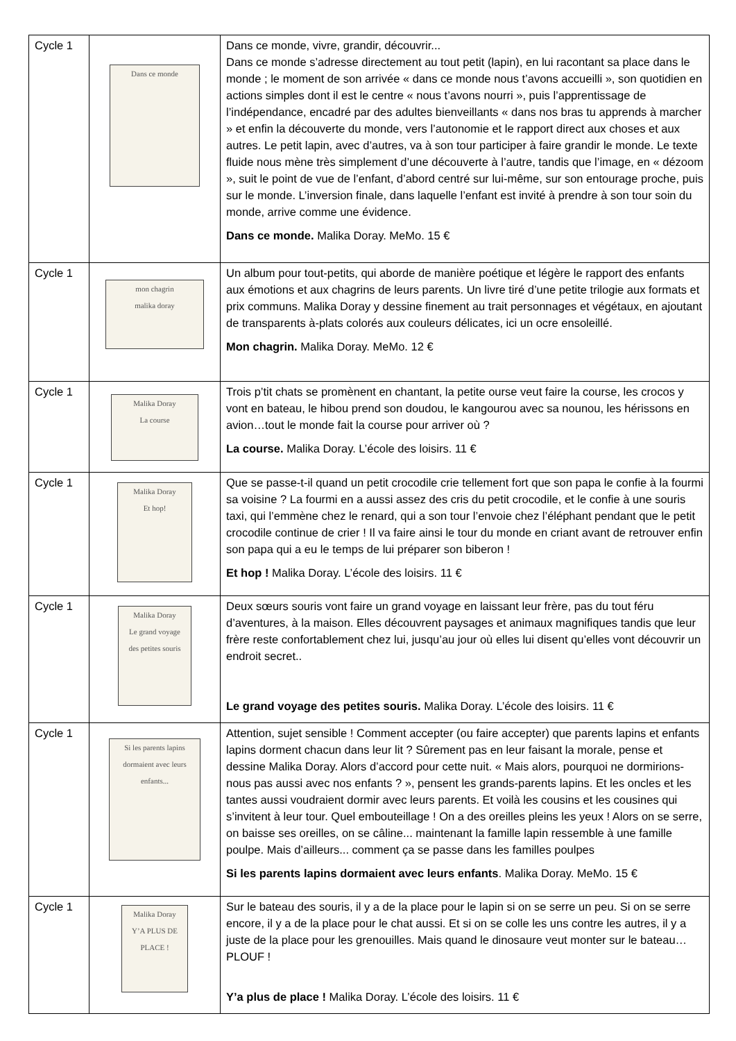| Cycle 1 | Dans ce monde | Dans ce monde, vivre, grandir, découvrir... Dans ce monde s’adresse directement au tout petit (lapin), en lui racontant sa place dans le monde ; le moment de son arrivée « dans ce monde nous t’avons accueilli », son quotidien en actions simples dont il est le centre « nous t’avons nourri », puis l’apprentissage de l’indépendance, encadré par des adultes bienveillants « dans nos bras tu apprends à marcher » et enfin la découverte du monde, vers l’autonomie et le rapport direct aux choses et aux autres. Le petit lapin, avec d’autres, va à son tour participer à faire grandir le monde. Le texte fluide nous mène très simplement d’une découverte à l’autre, tandis que l’image, en « dézoom », suit le point de vue de l’enfant, d’abord centré sur lui-même, sur son entourage proche, puis sur le monde. L’inversion finale, dans laquelle l’enfant est invité à prendre à son tour soin du monde, arrive comme une évidence. Dans ce monde. Malika Doray. MeMo. 15 € |
| Cycle 1 | mon chagrin malika doray | Un album pour tout-petits, qui aborde de manière poétique et légère le rapport des enfants aux émotions et aux chagrins de leurs parents. Un livre tiré d’une petite trilogie aux formats et prix communs. Malika Doray y dessine finement au trait personnages et végétaux, en ajoutant de transparents à-plats colorés aux couleurs délicates, ici un ocre ensoleillé. Mon chagrin. Malika Doray. MeMo. 12 € |
| Cycle 1 | Malika Doray La course | Trois p’tit chats se promènent en chantant, la petite ourse veut faire la course, les crocos y vont en bateau, le hibou prend son doudou, le kangourou avec sa nounou, les hérissons en avion…tout le monde fait la course pour arriver où ? La course. Malika Doray. L’école des loisirs. 11 € |
| Cycle 1 | Malika Doray Et hop! | Que se passe-t-il quand un petit crocodile crie tellement fort que son papa le confie à la fourmi sa voisine ? La fourmi en a aussi assez des cris du petit crocodile, et le confie à une souris taxi, qui l’emmène chez le renard, qui a son tour l’envoie chez l’éléphant pendant que le petit crocodile continue de crier ! Il va faire ainsi le tour du monde en criant avant de retrouver enfin son papa qui a eu le temps de lui préparer son biberon ! Et hop ! Malika Doray. L’école des loisirs. 11 € |
| Cycle 1 | Malika Doray Le grand voyage des petites souris | Deux sœurs souris vont faire un grand voyage en laissant leur frère, pas du tout féru d’aventures, à la maison. Elles découvrent paysages et animaux magnifiques tandis que leur frère reste confortablement chez lui, jusqu’au jour où elles lui disent qu’elles vont découvrir un endroit secret.. Le grand voyage des petites souris. Malika Doray. L’école des loisirs. 11 € |
| Cycle 1 | Si les parents lapins dormaient avec leurs enfants... | Attention, sujet sensible ! Comment accepter (ou faire accepter) que parents lapins et enfants lapins dorment chacun dans leur lit ? Sûrement pas en leur faisant la morale, pense et dessine Malika Doray. Alors d’accord pour cette nuit. « Mais alors, pourquoi ne dormirions-nous pas aussi avec nos enfants ? », pensent les grands-parents lapins. Et les oncles et les tantes aussi voudraient dormir avec leurs parents. Et voilà les cousins et les cousines qui s’invitent à leur tour. Quel embouteillage ! On a des oreilles pleins les yeux ! Alors on se serre, on baisse ses oreilles, on se câline... maintenant la famille lapin ressemble à une famille poulpe. Mais d’ailleurs... comment ça se passe dans les familles poulpes Si les parents lapins dormaient avec leurs enfants . Malika Doray. MeMo. 15 € |
| Cycle 1 | Malika Doray Y’A PLUS DE PLACE ! | Sur le bateau des souris, il y a de la place pour le lapin si on se serre un peu. Si on se serre encore, il y a de la place pour le chat aussi. Et si on se colle les uns contre les autres, il y a juste de la place pour les grenouilles. Mais quand le dinosaure veut monter sur le bateau… PLOUF ! Y’a plus de place ! Malika Doray. L’école des loisirs. 11 € |